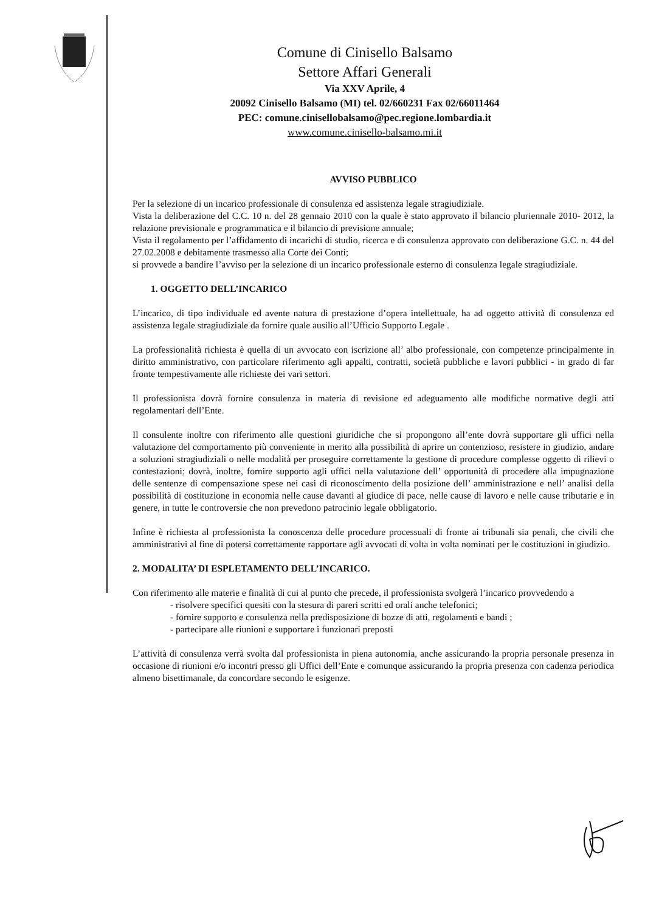Comune di Cinisello Balsamo
Settore Affari Generali
Via XXV Aprile, 4
20092 Cinisello Balsamo (MI) tel. 02/660231 Fax 02/66011464
PEC: comune.cinisellobalsamo@pec.regione.lombardia.it
www.comune.cinisello-balsamo.mi.it
AVVISO PUBBLICO
Per la selezione di un incarico professionale di consulenza ed assistenza legale stragiudiziale.
Vista la deliberazione del C.C. 10 n. del 28 gennaio 2010 con la quale è stato approvato il bilancio pluriennale 2010- 2012, la relazione previsionale e programmatica e il bilancio di previsione annuale;
Vista il regolamento per l’affidamento di incarichi di studio, ricerca e di consulenza approvato con deliberazione G.C. n. 44 del 27.02.2008 e debitamente trasmesso alla Corte dei Conti;
si provvede a bandire l’avviso per la selezione di un incarico professionale esterno di consulenza legale stragiudiziale.
1. OGGETTO DELL’INCARICO
L’incarico, di tipo individuale ed avente natura di prestazione d’opera intellettuale, ha ad oggetto attività di consulenza ed assistenza legale stragiudiziale da fornire quale ausilio all’Ufficio Supporto Legale .
La professionalità richiesta è quella di un avvocato con iscrizione all’ albo professionale, con competenze principalmente in diritto amministrativo, con particolare riferimento agli appalti, contratti, società pubbliche e lavori pubblici - in grado di far fronte tempestivamente alle richieste dei vari settori.
Il professionista dovrà fornire consulenza in materia di revisione ed adeguamento alle modifiche normative degli atti regolamentari dell’Ente.
Il consulente inoltre con riferimento alle questioni giuridiche che si propongono all’ente dovrà supportare gli uffici nella valutazione del comportamento più conveniente in merito alla possibilità di aprire un contenzioso, resistere in giudizio, andare a soluzioni stragiudiziali o nelle modalità per proseguire correttamente la gestione di procedure complesse oggetto di rilievi o contestazioni; dovrà, inoltre, fornire supporto agli uffici nella valutazione dell’ opportunità di procedere alla impugnazione delle sentenze di compensazione spese nei casi di riconoscimento della posizione dell’ amministrazione e nell’ analisi della possibilità di costituzione in economia nelle cause davanti al giudice di pace, nelle cause di lavoro e nelle cause tributarie e in genere, in tutte le controversie che non prevedono patrocinio legale obbligatorio.
Infine è richiesta al professionista la conoscenza delle procedure processuali di fronte ai tribunali sia penali, che civili che amministrativi al fine di potersi correttamente rapportare agli avvocati di volta in volta nominati per le costituzioni in giudizio.
2. MODALITA’ DI ESPLETAMENTO DELL’INCARICO.
Con riferimento alle materie e finalità di cui al punto che precede, il professionista svolgerà l’incarico provvedendo a
- risolvere specifici quesiti con la stesura di pareri scritti ed orali anche telefonici;
- fornire supporto e consulenza nella predisposizione di bozze di atti, regolamenti e bandi ;
- partecipare alle riunioni e supportare i funzionari preposti
L’attività di consulenza verrà svolta dal professionista in piena autonomia, anche assicurando la propria personale presenza in occasione di riunioni e/o incontri presso gli Uffici dell’Ente e comunque assicurando la propria presenza con cadenza periodica almeno bisettimanale, da concordare secondo le esigenze.